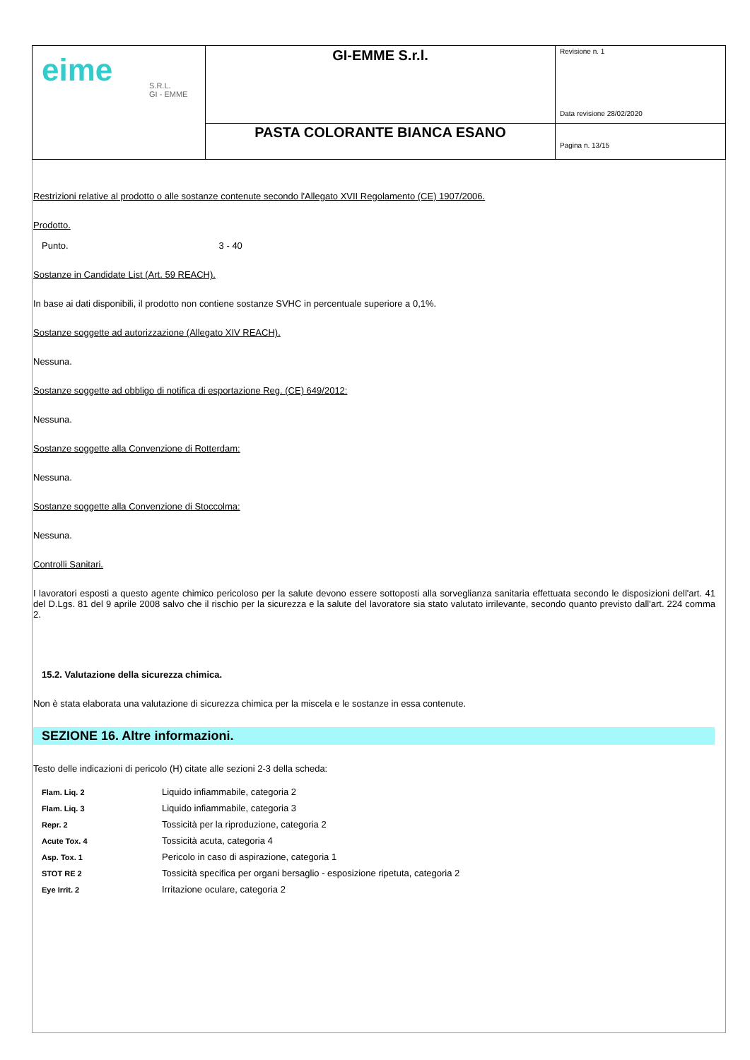| eime S.R.L. GI - EMME | GI-EMME S.r.l. | Revisione n. 1 Data revisione 28/02/2020 |
| | PASTA COLORANTE BIANCA ESANO | Pagina n. 13/15 |
Restrizioni relative al prodotto o alle sostanze contenute secondo l'Allegato XVII Regolamento (CE) 1907/2006.
Prodotto.
Punto. 3 - 40
Sostanze in Candidate List (Art. 59 REACH).
In base ai dati disponibili, il prodotto non contiene sostanze SVHC in percentuale superiore a 0,1%.
Sostanze soggette ad autorizzazione (Allegato XIV REACH).
Nessuna.
Sostanze soggette ad obbligo di notifica di esportazione Reg. (CE) 649/2012:
Nessuna.
Sostanze soggette alla Convenzione di Rotterdam:
Nessuna.
Sostanze soggette alla Convenzione di Stoccolma:
Nessuna.
Controlli Sanitari.
I lavoratori esposti a questo agente chimico pericoloso per la salute devono essere sottoposti alla sorveglianza sanitaria effettuata secondo le disposizioni dell'art. 41 del D.Lgs. 81 del 9 aprile 2008 salvo che il rischio per la sicurezza e la salute del lavoratore sia stato valutato irrilevante, secondo quanto previsto dall'art. 224 comma 2.
15.2. Valutazione della sicurezza chimica.
Non è stata elaborata una valutazione di sicurezza chimica per la miscela e le sostanze in essa contenute.
SEZIONE 16. Altre informazioni.
Testo delle indicazioni di pericolo (H) citate alle sezioni 2-3 della scheda:
| Flam. Liq. 2 | Liquido infiammabile, categoria 2 |
| Flam. Liq. 3 | Liquido infiammabile, categoria 3 |
| Repr. 2 | Tossicità per la riproduzione, categoria 2 |
| Acute Tox. 4 | Tossicità acuta, categoria 4 |
| Asp. Tox. 1 | Pericolo in caso di aspirazione, categoria 1 |
| STOT RE 2 | Tossicità specifica per organi bersaglio - esposizione ripetuta, categoria 2 |
| Eye Irrit. 2 | Irritazione oculare, categoria 2 |